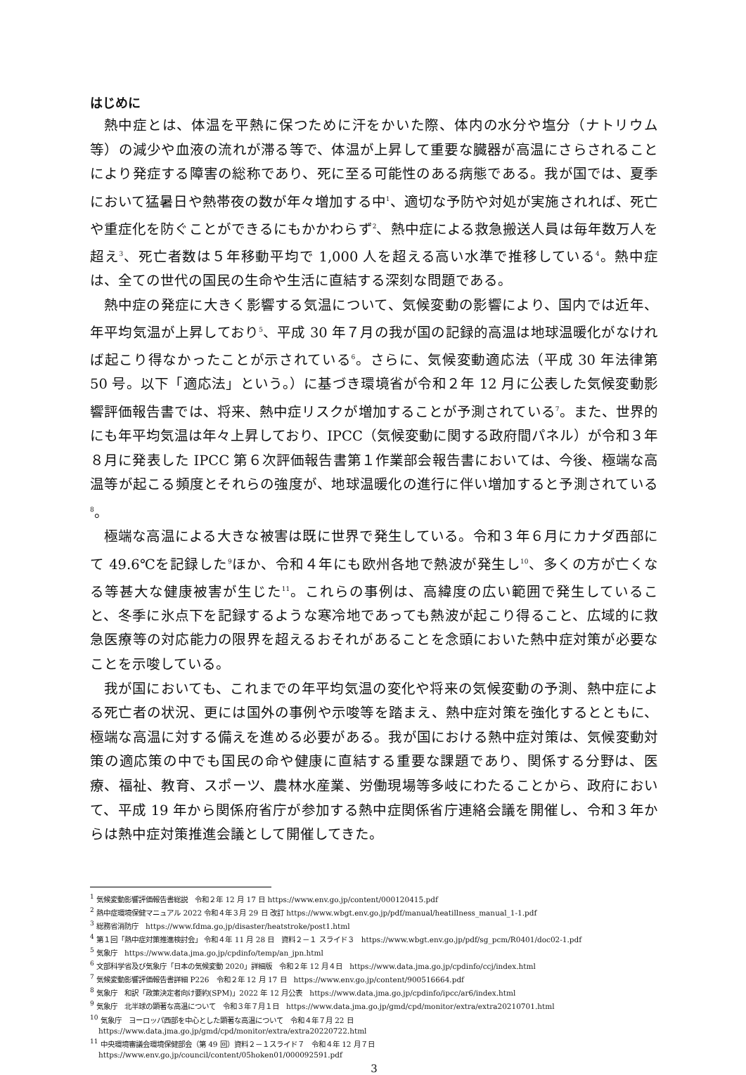はじめに
熱中症とは、体温を平熱に保つために汗をかいた際、体内の水分や塩分（ナトリウム等）の減少や血液の流れが滞る等で、体温が上昇して重要な臓器が高温にさらされることにより発症する障害の総称であり、死に至る可能性のある病態である。我が国では、夏季において猛暑日や熱帯夜の数が年々増加する中<sup>1</sup>、適切な予防や対処が実施されれば、死亡や重症化を防ぐことができるにもかかわらず<sup>2</sup>、熱中症による救急搬送人員は毎年数万人を超え<sup>3</sup>、死亡者数は５年移動平均で 1,000 人を超える高い水準で推移している<sup>4</sup>。熱中症は、全ての世代の国民の生命や生活に直結する深刻な問題である。
熱中症の発症に大きく影響する気温について、気候変動の影響により、国内では近年、年平均気温が上昇しており<sup>5</sup>、平成 30 年７月の我が国の記録的高温は地球温暖化がなければ起こり得なかったことが示されている<sup>6</sup>。さらに、気候変動適応法（平成 30 年法律第 50 号。以下「適応法」という。）に基づき環境省が令和２年 12 月に公表した気候変動影響評価報告書では、将来、熱中症リスクが増加することが予測されている<sup>7</sup>。また、世界的にも年平均気温は年々上昇しており、IPCC（気候変動に関する政府間パネル）が令和３年８月に発表した IPCC 第６次評価報告書第１作業部会報告書においては、今後、極端な高温等が起こる頻度とそれらの強度が、地球温暖化の進行に伴い増加すると予測されている<sup>8</sup>。
極端な高温による大きな被害は既に世界で発生している。令和３年６月にカナダ西部にて 49.6℃を記録した<sup>9</sup>ほか、令和４年にも欧州各地で熱波が発生し<sup>10</sup>、多くの方が亡くなる等甚大な健康被害が生じた<sup>11</sup>。これらの事例は、高緯度の広い範囲で発生していること、冬季に氷点下を記録するような寒冷地であっても熱波が起こり得ること、広域的に救急医療等の対応能力の限界を超えるおそれがあることを念頭においた熱中症対策が必要なことを示唆している。
我が国においても、これまでの年平均気温の変化や将来の気候変動の予測、熱中症による死亡者の状況、更には国外の事例や示唆等を踏まえ、熱中症対策を強化するとともに、極端な高温に対する備えを進める必要がある。我が国における熱中症対策は、気候変動対策の適応策の中でも国民の命や健康に直結する重要な課題であり、関係する分野は、医療、福祉、教育、スポーツ、農林水産業、労働現場等多岐にわたることから、政府において、平成 19 年から関係府省庁が参加する熱中症関係省庁連絡会議を開催し、令和３年からは熱中症対策推進会議として開催してきた。
<sup>1</sup> 気候変動影響評価報告書総説　令和２年 12 月 17 日 https://www.env.go.jp/content/000120415.pdf
<sup>2</sup> 熱中症環境保健マニュアル 2022 令和４年３月 29 日 改訂 https://www.wbgt.env.go.jp/pdf/manual/heatillness_manual_1-1.pdf
<sup>3</sup> 総務省消防庁　https://www.fdma.go.jp/disaster/heatstroke/post1.html
<sup>4</sup> 第１回「熱中症対策推進検討会」 令和４年 11 月 28 日　資料２－１ スライド３　https://www.wbgt.env.go.jp/pdf/sg_pcm/R0401/doc02-1.pdf
<sup>5</sup> 気象庁　https://www.data.jma.go.jp/cpdinfo/temp/an_jpn.html
<sup>6</sup> 文部科学省及び気象庁「日本の気候変動 2020」詳細版　令和２年 12 月４日　https://www.data.jma.go.jp/cpdinfo/ccj/index.html
<sup>7</sup> 気候変動影響評価報告書詳細 P226　令和２年 12 月 17 日　https://www.env.go.jp/content/900516664.pdf
<sup>8</sup> 気象庁　和訳「政策決定者向け要約(SPM)」2022 年 12 月公表　https://www.data.jma.go.jp/cpdinfo/ipcc/ar6/index.html
<sup>9</sup> 気象庁　北半球の顕著な高温について　令和３年７月１日　https://www.data.jma.go.jp/gmd/cpd/monitor/extra/extra20210701.html
<sup>10</sup> 気象庁　ヨーロッパ西部を中心とした顕著な高温について　令和４年７月 22 日
https://www.data.jma.go.jp/gmd/cpd/monitor/extra/extra20220722.html
<sup>11</sup> 中央環境審議会環境保健部会（第 49 回）資料２－１スライド７　令和４年 12 月７日
https://www.env.go.jp/council/content/05hoken01/000092591.pdf
3